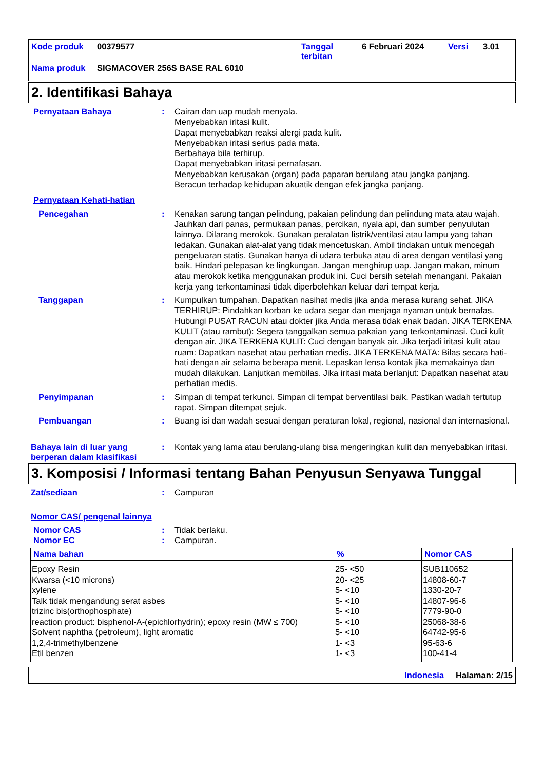| Kode produk | 00379577 | Tanggal terbitan | 6 Februari 2024 | Versi | 3.01 |
| Nama produk | SIGMACOVER 256S BASE RAL 6010 | | | | |
2. Identifikasi Bahaya
Pernyataan Bahaya : Cairan dan uap mudah menyala.
Menyebabkan iritasi kulit.
Dapat menyebabkan reaksi alergi pada kulit.
Menyebabkan iritasi serius pada mata.
Berbahaya bila terhirup.
Dapat menyebabkan iritasi pernafasan.
Menyebabkan kerusakan (organ) pada paparan berulang atau jangka panjang.
Beracun terhadap kehidupan akuatik dengan efek jangka panjang.
Pernyataan Kehati-hatian
Pencegahan : Kenakan sarung tangan pelindung, pakaian pelindung dan pelindung mata atau wajah. Jauhkan dari panas, permukaan panas, percikan, nyala api, dan sumber penyulutan lainnya. Dilarang merokok. Gunakan peralatan listrik/ventilasi atau lampu yang tahan ledakan. Gunakan alat-alat yang tidak mencetuskan. Ambil tindakan untuk mencegah pengeluaran statis. Gunakan hanya di udara terbuka atau di area dengan ventilasi yang baik. Hindari pelepasan ke lingkungan. Jangan menghirup uap. Jangan makan, minum atau merokok ketika menggunakan produk ini. Cuci bersih setelah menangani. Pakaian kerja yang terkontaminasi tidak diperbolehkan keluar dari tempat kerja.
Tanggapan : Kumpulkan tumpahan. Dapatkan nasihat medis jika anda merasa kurang sehat. JIKA TERHIRUP: Pindahkan korban ke udara segar dan menjaga nyaman untuk bernafas. Hubungi PUSAT RACUN atau dokter jika Anda merasa tidak enak badan. JIKA TERKENA KULIT (atau rambut): Segera tanggalkan semua pakaian yang terkontaminasi. Cuci kulit dengan air. JIKA TERKENA KULIT: Cuci dengan banyak air. Jika terjadi iritasi kulit atau ruam: Dapatkan nasehat atau perhatian medis. JIKA TERKENA MATA: Bilas secara hati-hati dengan air selama beberapa menit. Lepaskan lensa kontak jika memakainya dan mudah dilakukan. Lanjutkan membilas. Jika iritasi mata berlanjut: Dapatkan nasehat atau perhatian medis.
Penyimpanan : Simpan di tempat terkunci. Simpan di tempat berventilasi baik. Pastikan wadah tertutup rapat. Simpan ditempat sejuk.
Pembuangan : Buang isi dan wadah sesuai dengan peraturan lokal, regional, nasional dan internasional.
Bahaya lain di luar yang berperan dalam klasifikasi
: Kontak yang lama atau berulang-ulang bisa mengeringkan kulit dan menyebabkan iritasi.
3. Komposisi / Informasi tentang Bahan Penyusun Senyawa Tunggal
Zat/sediaan : Campuran
Nomor CAS/ pengenal lainnya
Nomor CAS : Tidak berlaku.
Nomor EC : Campuran.
| Nama bahan | % | Nomor CAS |
| --- | --- | --- |
| Epoxy Resin | 25- <50 | SUB110652 |
| Kwarsa (<10 microns) | 20- <25 | 14808-60-7 |
| xylene | 5- <10 | 1330-20-7 |
| Talk tidak mengandung serat asbes | 5- <10 | 14807-96-6 |
| trizinc bis(orthophosphate) | 5- <10 | 7779-90-0 |
| reaction product: bisphenol-A-(epichlorhydrin); epoxy resin (MW ≤ 700) | 5- <10 | 25068-38-6 |
| Solvent naphtha (petroleum), light aromatic | 5- <10 | 64742-95-6 |
| 1,2,4-trimethylbenzene | 1- <3 | 95-63-6 |
| Etil benzen | 1- <3 | 100-41-4 |
Indonesia Halaman: 2/15